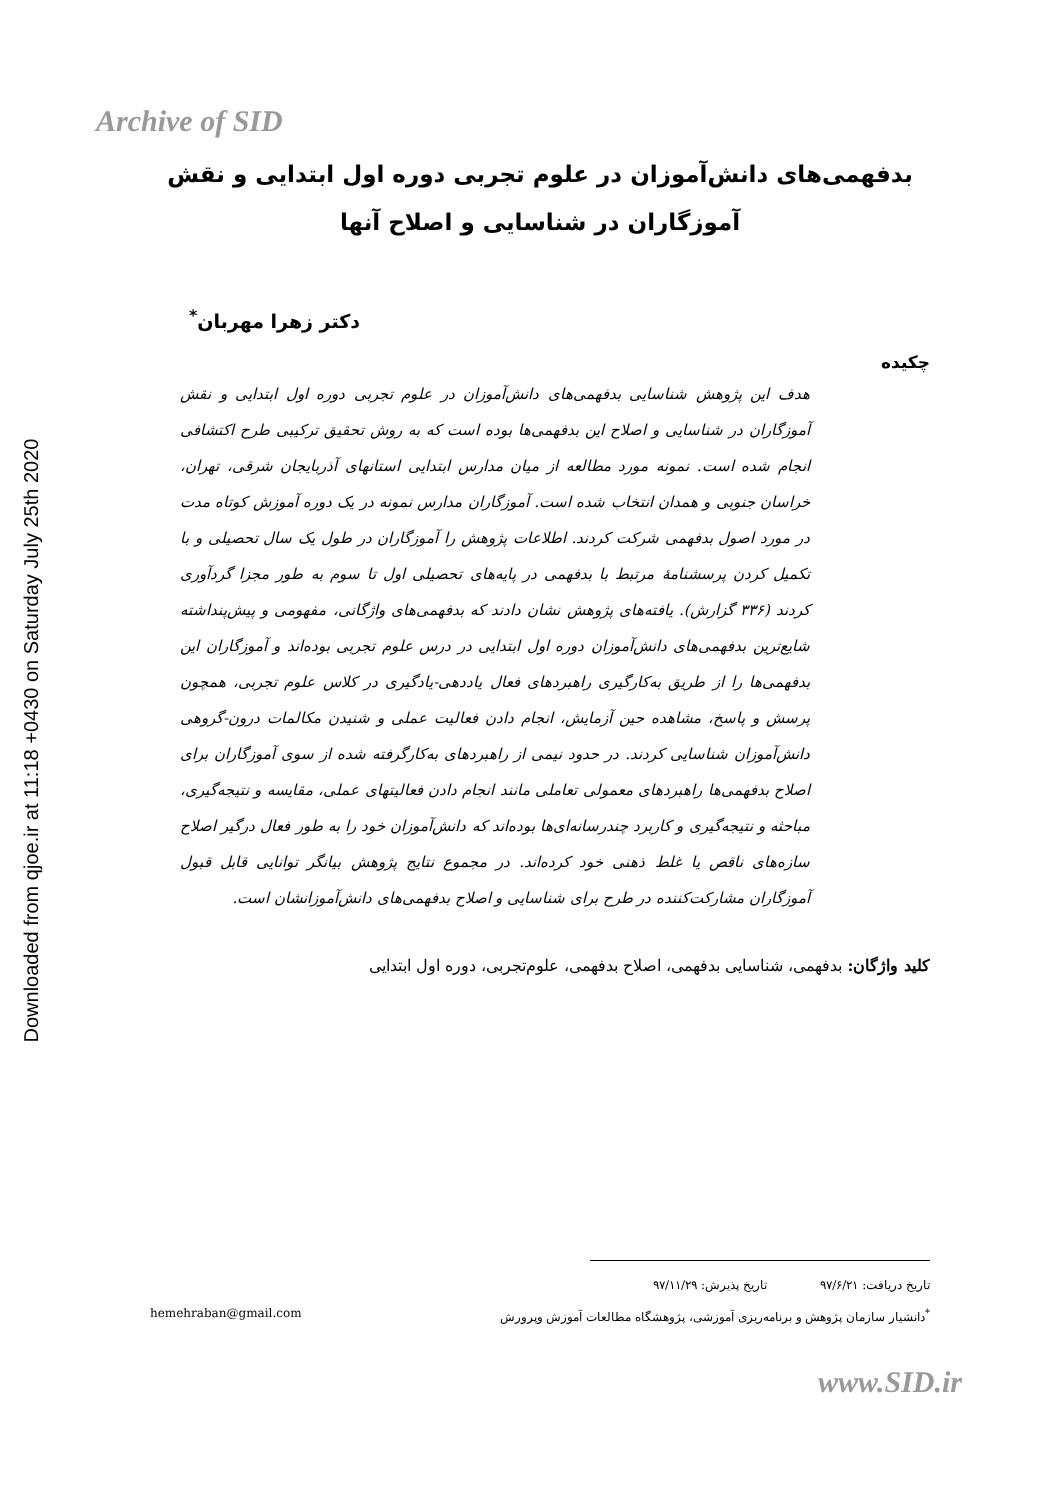Downloaded from qjoe.ir at 11:18 +0430 on Saturday July 25th 2020
Archive of SID
بدفهمی‌های دانش‌آموزان در علوم تجربی دوره اول ابتدایی و نقش آموزگاران در شناسایی و اصلاح آنها
دکتر زهرا مهربان<sup>*</sup>
چکیده
هدف این پژوهش شناسایی بدفهمی‌های دانش‌آموزان در علوم تجربی دوره اول ابتدایی و نقش آموزگاران در شناسایی و اصلاح این بدفهمی‌ها بوده است که به روش تحقیق ترکیبی طرح اکتشافی انجام شده است. نمونه مورد مطالعه از میان مدارس ابتدایی استانهای آذربایجان شرقی، تهران، خراسان جنوبی و همدان انتخاب شده است. آموزگاران مدارس نمونه در یک دوره آموزش کوتاه مدت در مورد اصول بدفهمی شرکت کردند. اطلاعات پژوهش را آموزگاران در طول یک سال تحصیلی و با تکمیل کردن پرسشنامۀ مرتبط با بدفهمی در پایه‌های تحصیلی اول تا سوم به طور مجزا گردآوری کردند (۳۳۶ گزارش). یافته‌های پژوهش نشان دادند که بدفهمی‌های واژگانی، مفهومی و پیش‌پنداشته شایع‌ترین بدفهمی‌های دانش‌آموزان دوره اول ابتدایی در درس علوم تجربی بوده‌اند و آموزگاران این بدفهمی‌ها را از طریق به‌کارگیری راهبردهای فعال یاددهی-یادگیری در کلاس علوم تجربی، همچون پرسش و پاسخ، مشاهده حین آزمایش، انجام دادن فعالیت عملی و شنیدن مکالمات درون-گروهی دانش‌آموزان شناسایی کردند. در حدود نیمی از راهبردهای به‌کارگرفته شده از سوی آموزگاران برای اصلاح بدفهمی‌ها راهبردهای معمولی تعاملی مانند انجام دادن فعالیتهای عملی، مقایسه و نتیجه‌گیری، مباحثه و نتیجه‌گیری و کاربرد چندرسانه‌ای‌ها بوده‌اند که دانش‌آموزان خود را به طور فعال درگیر اصلاح سازه‌های ناقص یا غلط ذهنی خود کرده‌اند. در مجموع نتایج پژوهش بیانگر توانایی قابل قبول آموزگاران مشارکت‌کننده در طرح برای شناسایی و اصلاح بدفهمی‌های دانش‌آموزانشان است.
کلید واژگان: بدفهمی، شناسایی بدفهمی، اصلاح بدفهمی، علوم‌تجربی، دوره اول ابتدایی
تاریخ دریافت: ۹۷/۶/۲۱ تاریخ پذیرش: ۹۷/۱۱/۲۹
<sup>*</sup> دانشیار سازمان پژوهش و برنامه‌ریزی آموزشی، پژوهشگاه مطالعات آموزش وپرورش hemehraban@gmail.com
www.SID.ir